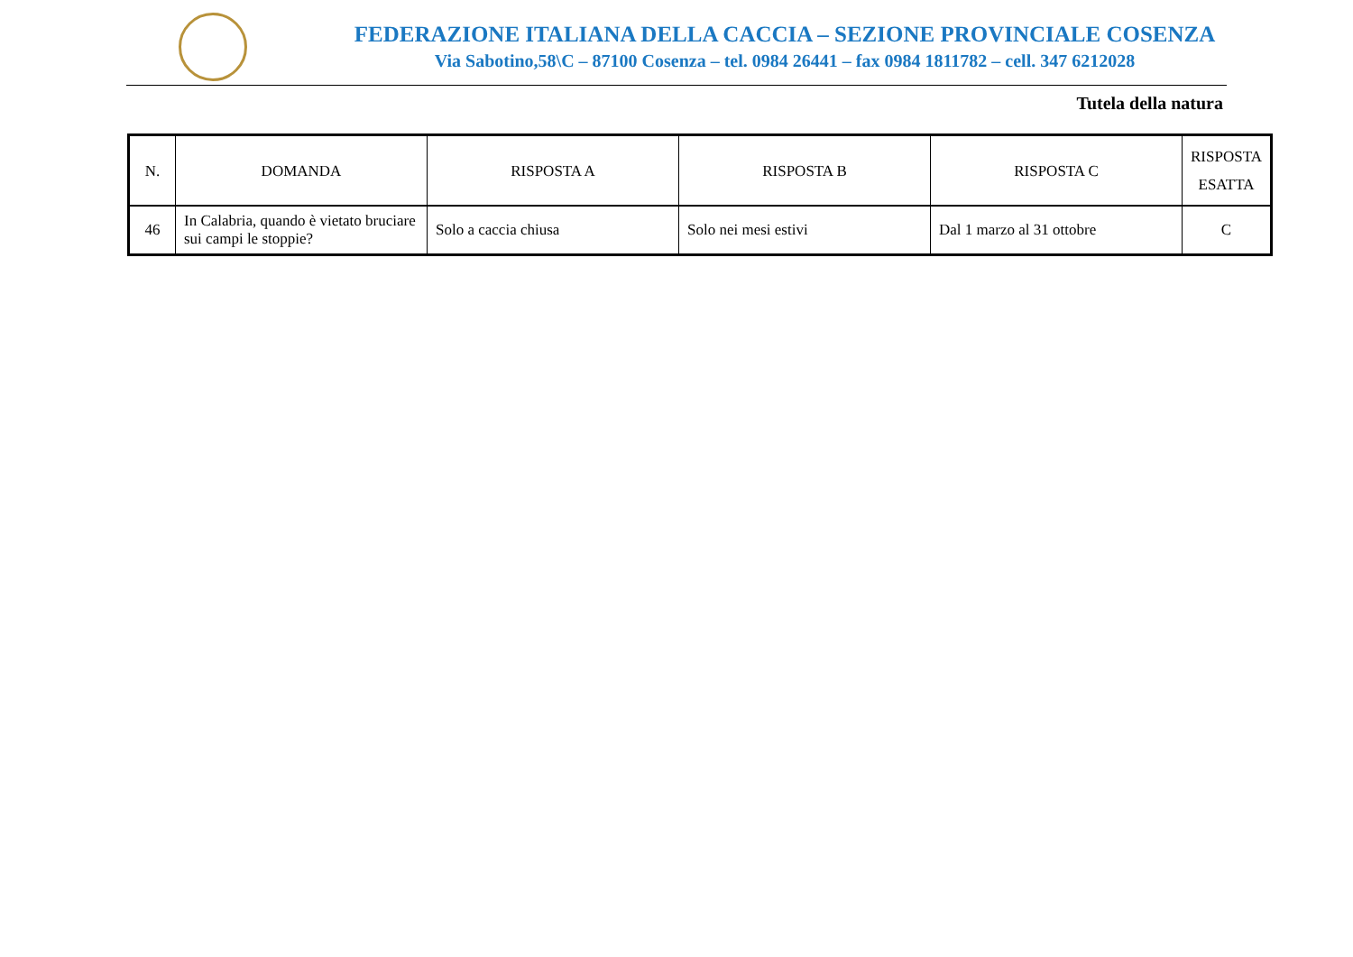FEDERAZIONE ITALIANA DELLA CACCIA – SEZIONE PROVINCIALE COSENZA
Via Sabotino,58\C – 87100 Cosenza – tel. 0984 26441 – fax 0984 1811782 – cell. 347 6212028
Tutela della natura
| N. | DOMANDA | RISPOSTA A | RISPOSTA B | RISPOSTA C | RISPOSTA ESATTA |
| --- | --- | --- | --- | --- | --- |
| 46 | In Calabria, quando è vietato bruciare sui campi le stoppie? | Solo a caccia chiusa | Solo nei mesi estivi | Dal 1 marzo al 31 ottobre | C |